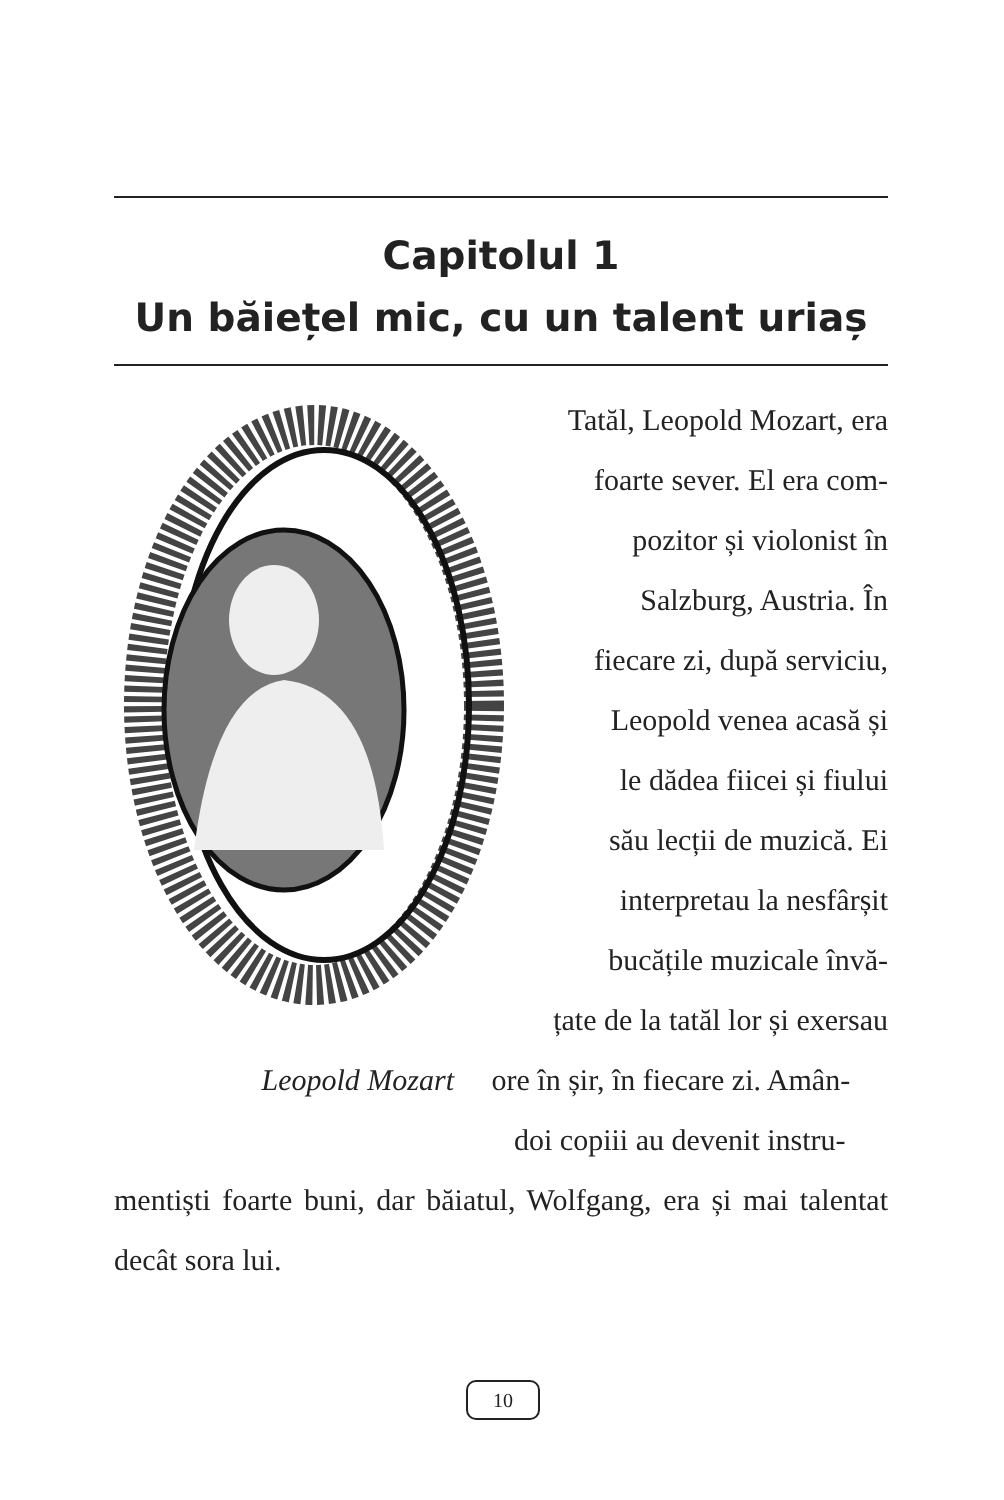Capitolul 1
Un băiețel mic, cu un talent uriaș
Tatăl, Leopold Mozart, era
foarte sever. El era com-
pozitor și violonist în
Salzburg, Austria. În
fiecare zi, după serviciu,
Leopold venea acasă și
le dădea fiicei și fiului
său lecții de muzică. Ei
interpretau la nesfârșit
bucățile muzicale învă-
țate de la tatăl lor și exersau
Leopold Mozart ore în șir, în fiecare zi. Amân-
doi copiii au devenit instru-
mentiști foarte buni, dar băiatul, Wolfgang, era și mai talentat decât sora lui.
10